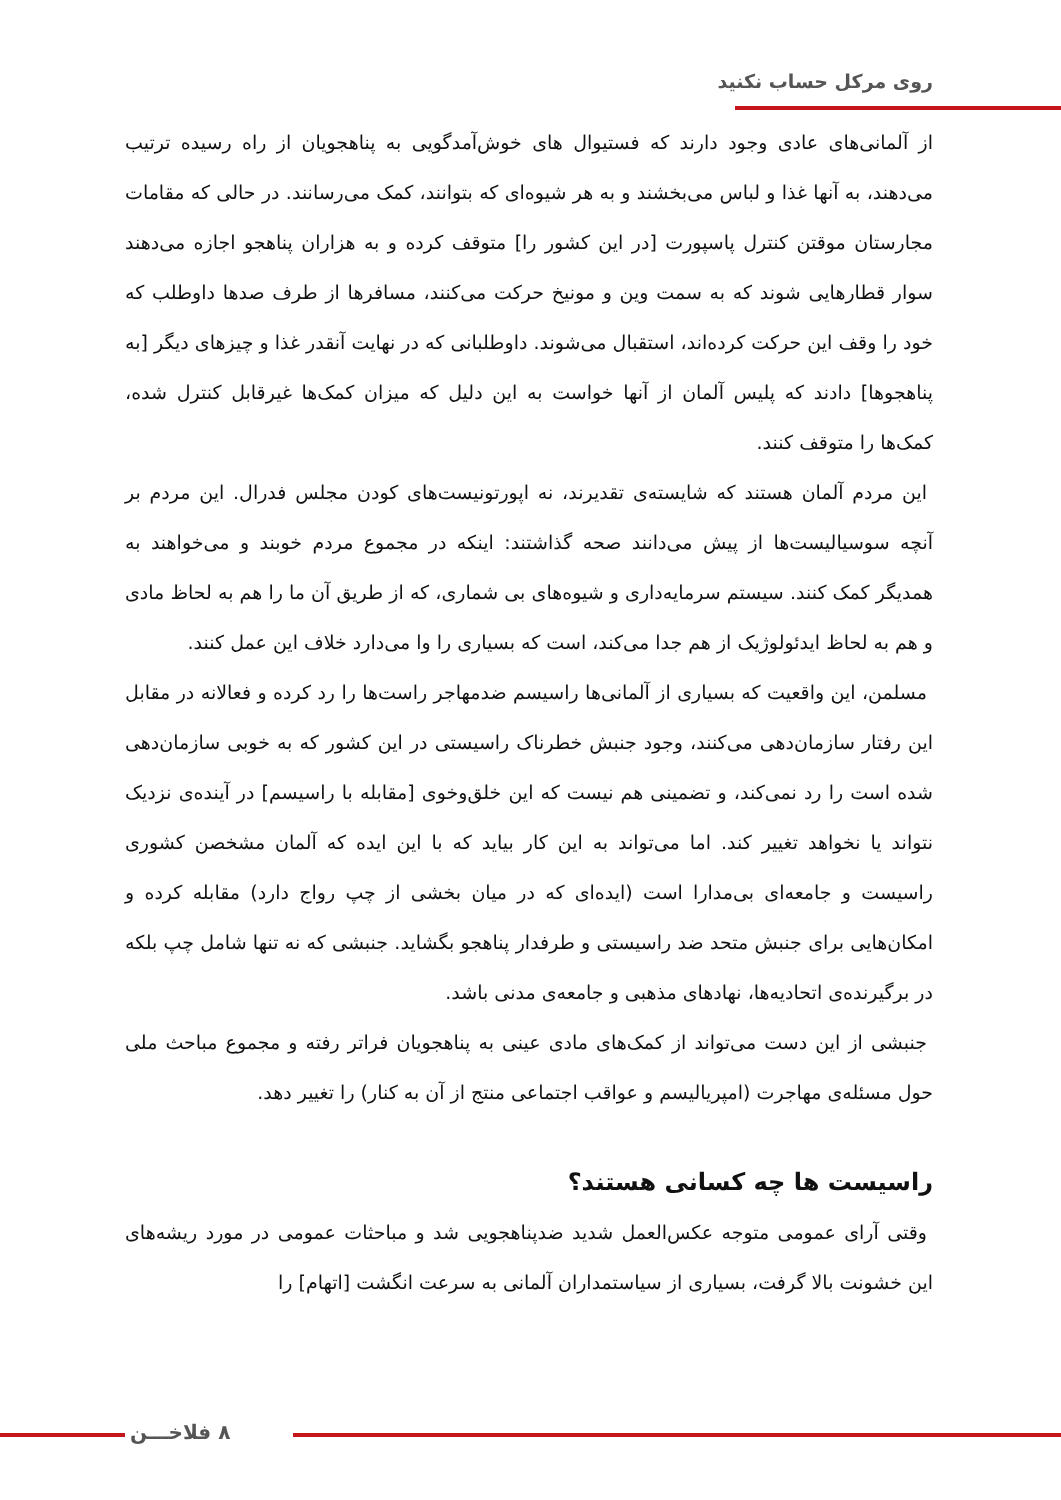روی مرکل حساب نکنید
از آلمانی‌های عادی وجود دارند که فستیوال های خوش‌آمدگویی به پناهجویان از راه رسیده ترتیب می‌دهند، به آنها غذا و لباس می‌بخشند و به هر شیوه‌ای که بتوانند، کمک می‌رسانند. در حالی که مقامات مجارستان موقتن کنترل پاسپورت [در این کشور را] متوقف کرده و به هزاران پناهجو اجازه می‌دهند سوار قطارهایی شوند که به سمت وین و مونیخ حرکت می‌کنند، مسافرها از طرف صدها داوطلب که خود را وقف این حرکت کرده‌اند، استقبال می‌شوند. داوطلبانی که در نهایت آنقدر غذا و چیزهای دیگر [به پناهجوها] دادند که پلیس آلمان از آنها خواست به این دلیل که میزان کمک‌ها غیرقابل کنترل شده، کمک‌ها را متوقف کنند.
این مردم آلمان هستند که شایسته‌ی تقدیرند، نه اپورتونیست‌های کودن مجلس فدرال. این مردم بر آنچه سوسیالیست‌ها از پیش می‌دانند صحه گذاشتند: اینکه در مجموع مردم خوبند و می‌خواهند به همدیگر کمک کنند. سیستم سرمایه‌داری و شیوه‌های بی شماری، که از طریق آن ما را هم به لحاظ مادی و هم به لحاظ ایدئولوژیک از هم جدا می‌کند، است که بسیاری را وا می‌دارد خلاف این عمل کنند.
مسلمن، این واقعیت که بسیاری از آلمانی‌ها راسیسم ضدمهاجر راست‌ها را رد کرده و فعالانه در مقابل این رفتار سازمان‌دهی می‌کنند، وجود جنبش خطرناک راسیستی در این کشور که به خوبی سازمان‌دهی شده است را رد نمی‌کند، و تضمینی هم نیست که این خلق‌وخوی [مقابله با راسیسم] در آینده‌ی نزدیک نتواند یا نخواهد تغییر کند. اما می‌تواند به این کار بیاید که با این ایده که آلمان مشخصن کشوری راسیست و جامعه‌ای بی‌مدارا است (ایده‌ای که در میان بخشی از چپ رواج دارد) مقابله کرده و امکان‌هایی برای جنبش متحد ضد راسیستی و طرفدار پناهجو بگشاید. جنبشی که نه تنها شامل چپ بلکه در برگیرنده‌ی اتحادیه‌ها، نهادهای مذهبی و جامعه‌ی مدنی باشد.
جنبشی از این دست می‌تواند از کمک‌های مادی عینی به پناهجویان فراتر رفته و مجموع مباحث ملی حول مسئله‌ی مهاجرت (امپریالیسم و عواقب اجتماعی منتج از آن به کنار) را تغییر دهد.
راسیست ها چه کسانی هستند؟
وقتی آرای عمومی متوجه عکس‌العمل شدید ضدپناهجویی شد و مباحثات عمومی در مورد ریشه‌های این خشونت بالا گرفت، بسیاری از سیاستمداران آلمانی به سرعت انگشت [اتهام] را
۸ فلاخـــن